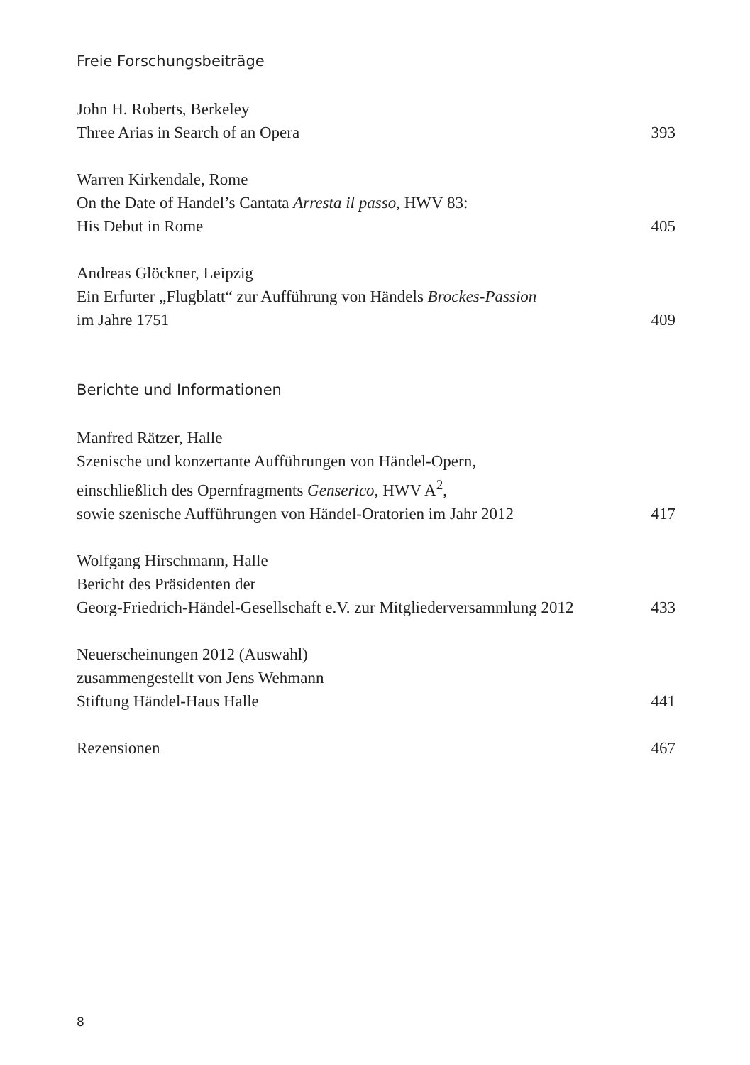Freie Forschungsbeiträge
John H. Roberts, Berkeley
Three Arias in Search of an Opera 393
Warren Kirkendale, Rome
On the Date of Handel’s Cantata Arresta il passo, HWV 83:
His Debut in Rome 405
Andreas Glöckner, Leipzig
Ein Erfurter „Flugblatt“ zur Aufführung von Händels Brockes-Passion
im Jahre 1751 409
Berichte und Informationen
Manfred Rätzer, Halle
Szenische und konzertante Aufführungen von Händel-Opern,
einschließlich des Opernfragments Genserico, HWV A<sup>2</sup>,
sowie szenische Aufführungen von Händel-Oratorien im Jahr 2012 417
Wolfgang Hirschmann, Halle
Bericht des Präsidenten der
Georg-Friedrich-Händel-Gesellschaft e.V. zur Mitgliederversammlung 2012 433
Neuerscheinungen 2012 (Auswahl)
zusammengestellt von Jens Wehmann
Stiftung Händel-Haus Halle 441
Rezensionen 467
8